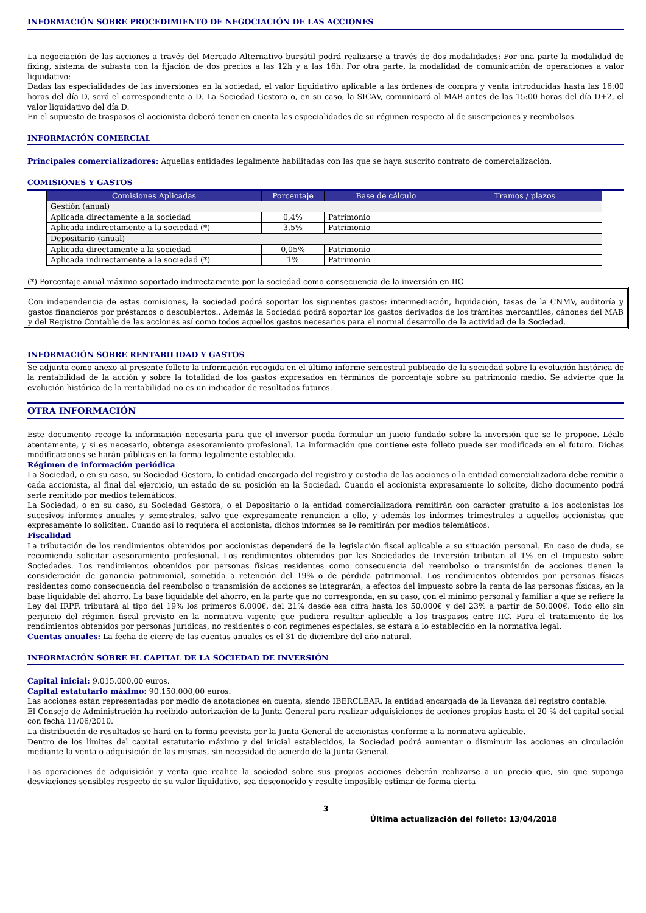INFORMACIÓN SOBRE PROCEDIMIENTO DE NEGOCIACIÓN DE LAS ACCIONES
La negociación de las acciones a través del Mercado Alternativo bursátil podrá realizarse a través de dos modalidades: Por una parte la modalidad de fixing, sistema de subasta con la fijación de dos precios a las 12h y a las 16h. Por otra parte, la modalidad de comunicación de operaciones a valor liquidativo:
Dadas las especialidades de las inversiones en la sociedad, el valor liquidativo aplicable a las órdenes de compra y venta introducidas hasta las 16:00 horas del día D, será el correspondiente a D. La Sociedad Gestora o, en su caso, la SICAV, comunicará al MAB antes de las 15:00 horas del día D+2, el valor liquidativo del día D.
En el supuesto de traspasos el accionista deberá tener en cuenta las especialidades de su régimen respecto al de suscripciones y reembolsos.
INFORMACIÓN COMERCIAL
Principales comercializadores: Aquellas entidades legalmente habilitadas con las que se haya suscrito contrato de comercialización.
COMISIONES Y GASTOS
| Comisiones Aplicadas | Porcentaje | Base de cálculo | Tramos / plazos |
| --- | --- | --- | --- |
| Gestión (anual) | | | |
| Aplicada directamente a la sociedad | 0,4% | Patrimonio | |
| Aplicada indirectamente a la sociedad (*) | 3,5% | Patrimonio | |
| Depositario (anual) | | | |
| Aplicada directamente a la sociedad | 0,05% | Patrimonio | |
| Aplicada indirectamente a la sociedad (*) | 1% | Patrimonio | |
(*) Porcentaje anual máximo soportado indirectamente por la sociedad como consecuencia de la inversión en IIC
Con independencia de estas comisiones, la sociedad podrá soportar los siguientes gastos: intermediación, liquidación, tasas de la CNMV, auditoría y gastos financieros por préstamos o descubiertos.. Además la Sociedad podrá soportar los gastos derivados de los trámites mercantiles, cánones del MAB y del Registro Contable de las acciones así como todos aquellos gastos necesarios para el normal desarrollo de la actividad de la Sociedad.
INFORMACIÓN SOBRE RENTABILIDAD Y GASTOS
Se adjunta como anexo al presente folleto la información recogida en el último informe semestral publicado de la sociedad sobre la evolución histórica de la rentabilidad de la acción y sobre la totalidad de los gastos expresados en términos de porcentaje sobre su patrimonio medio. Se advierte que la evolución histórica de la rentabilidad no es un indicador de resultados futuros.
OTRA INFORMACIÓN
Este documento recoge la información necesaria para que el inversor pueda formular un juicio fundado sobre la inversión que se le propone. Léalo atentamente, y si es necesario, obtenga asesoramiento profesional. La información que contiene este folleto puede ser modificada en el futuro. Dichas modificaciones se harán públicas en la forma legalmente establecida.
Régimen de información periódica
La Sociedad, o en su caso, su Sociedad Gestora, la entidad encargada del registro y custodia de las acciones o la entidad comercializadora debe remitir a cada accionista, al final del ejercicio, un estado de su posición en la Sociedad. Cuando el accionista expresamente lo solicite, dicho documento podrá serle remitido por medios telemáticos.
La Sociedad, o en su caso, su Sociedad Gestora, o el Depositario o la entidad comercializadora remitirán con carácter gratuito a los accionistas los sucesivos informes anuales y semestrales, salvo que expresamente renuncien a ello, y además los informes trimestrales a aquellos accionistas que expresamente lo soliciten. Cuando así lo requiera el accionista, dichos informes se le remitirán por medios telemáticos.
Fiscalidad
La tributación de los rendimientos obtenidos por accionistas dependerá de la legislación fiscal aplicable a su situación personal. En caso de duda, se recomienda solicitar asesoramiento profesional. Los rendimientos obtenidos por las Sociedades de Inversión tributan al 1% en el Impuesto sobre Sociedades. Los rendimientos obtenidos por personas físicas residentes como consecuencia del reembolso o transmisión de acciones tienen la consideración de ganancia patrimonial, sometida a retención del 19% o de pérdida patrimonial. Los rendimientos obtenidos por personas físicas residentes como consecuencia del reembolso o transmisión de acciones se integrarán, a efectos del impuesto sobre la renta de las personas físicas, en la base liquidable del ahorro. La base liquidable del ahorro, en la parte que no corresponda, en su caso, con el mínimo personal y familiar a que se refiere la Ley del IRPF, tributará al tipo del 19% los primeros 6.000€, del 21% desde esa cifra hasta los 50.000€ y del 23% a partir de 50.000€. Todo ello sin perjuicio del régimen fiscal previsto en la normativa vigente que pudiera resultar aplicable a los traspasos entre IIC. Para el tratamiento de los rendimientos obtenidos por personas jurídicas, no residentes o con regímenes especiales, se estará a lo establecido en la normativa legal.
Cuentas anuales: La fecha de cierre de las cuentas anuales es el 31 de diciembre del año natural.
INFORMACIÓN SOBRE EL CAPITAL DE LA SOCIEDAD DE INVERSIÓN
Capital inicial: 9.015.000,00 euros.
Capital estatutario máximo: 90.150.000,00 euros.
Las acciones están representadas por medio de anotaciones en cuenta, siendo IBERCLEAR, la entidad encargada de la llevanza del registro contable.
El Consejo de Administración ha recibido autorización de la Junta General para realizar adquisiciones de acciones propias hasta el 20 % del capital social con fecha 11/06/2010.
La distribución de resultados se hará en la forma prevista por la Junta General de accionistas conforme a la normativa aplicable.
Dentro de los límites del capital estatutario máximo y del inicial establecidos, la Sociedad podrá aumentar o disminuir las acciones en circulación mediante la venta o adquisición de las mismas, sin necesidad de acuerdo de la Junta General.
Las operaciones de adquisición y venta que realice la sociedad sobre sus propias acciones deberán realizarse a un precio que, sin que suponga desviaciones sensibles respecto de su valor liquidativo, sea desconocido y resulte imposible estimar de forma cierta
3
Última actualización del folleto: 13/04/2018